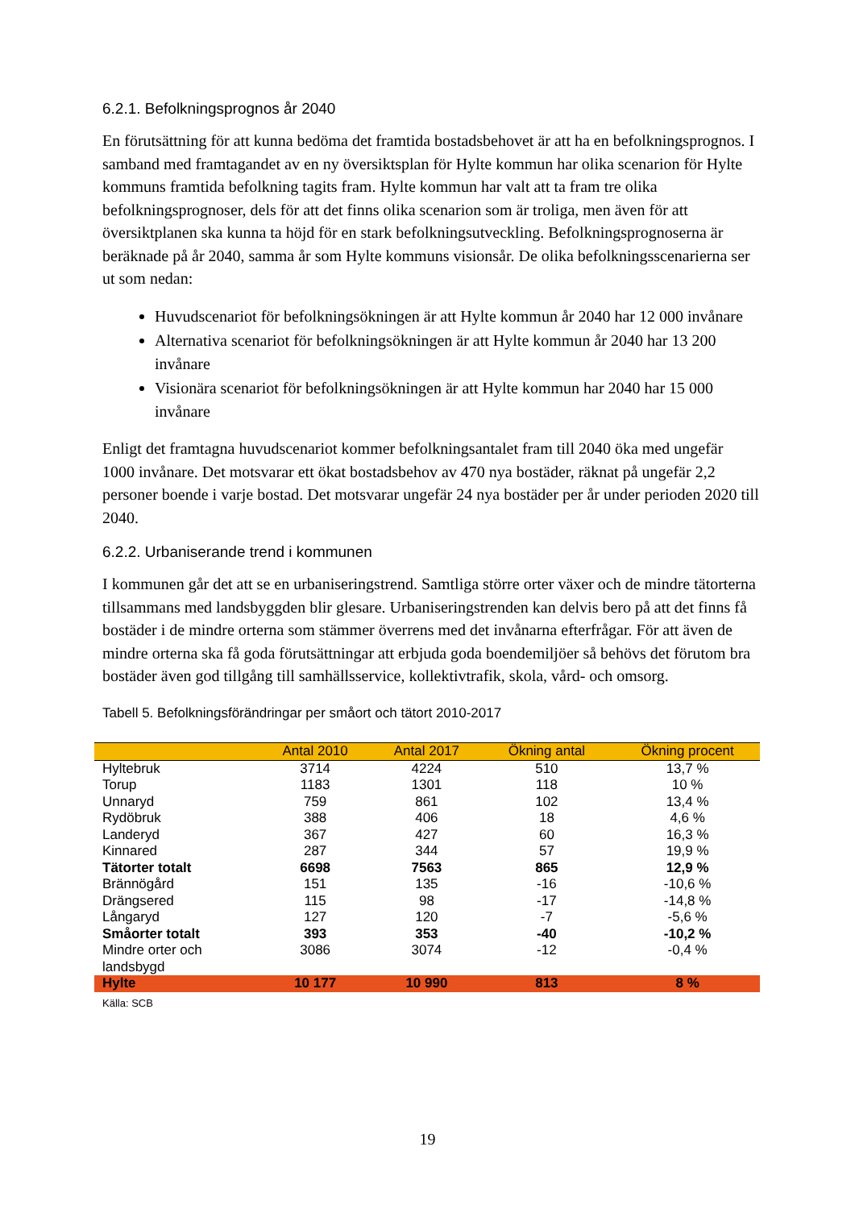6.2.1. Befolkningsprognos år 2040
En förutsättning för att kunna bedöma det framtida bostadsbehovet är att ha en befolkningsprognos. I samband med framtagandet av en ny översiktsplan för Hylte kommun har olika scenarion för Hylte kommuns framtida befolkning tagits fram. Hylte kommun har valt att ta fram tre olika befolkningsprognoser, dels för att det finns olika scenarion som är troliga, men även för att översiktplanen ska kunna ta höjd för en stark befolkningsutveckling. Befolkningsprognoserna är beräknade på år 2040, samma år som Hylte kommuns visionsår. De olika befolkningsscenarierna ser ut som nedan:
Huvudscenariot för befolkningsökningen är att Hylte kommun år 2040 har 12 000 invånare
Alternativa scenariot för befolkningsökningen är att Hylte kommun år 2040 har 13 200 invånare
Visionära scenariot för befolkningsökningen är att Hylte kommun har 2040 har 15 000 invånare
Enligt det framtagna huvudscenariot kommer befolkningsantalet fram till 2040 öka med ungefär 1000 invånare. Det motsvarar ett ökat bostadsbehov av 470 nya bostäder, räknat på ungefär 2,2 personer boende i varje bostad. Det motsvarar ungefär 24 nya bostäder per år under perioden 2020 till 2040.
6.2.2. Urbaniserande trend i kommunen
I kommunen går det att se en urbaniseringstrend. Samtliga större orter växer och de mindre tätorterna tillsammans med landsbyggden blir glesare. Urbaniseringstrenden kan delvis bero på att det finns få bostäder i de mindre orterna som stämmer överrens med det invånarna efterfrågar. För att även de mindre orterna ska få goda förutsättningar att erbjuda goda boendemiljöer så behövs det förutom bra bostäder även god tillgång till samhällsservice, kollektivtrafik, skola, vård- och omsorg.
Tabell 5. Befolkningsförändringar per småort och tätort 2010-2017
| | Antal 2010 | Antal 2017 | Ökning antal | Ökning procent |
| --- | --- | --- | --- | --- |
| Hyltebruk | 3714 | 4224 | 510 | 13,7 % |
| Torup | 1183 | 1301 | 118 | 10 % |
| Unnaryd | 759 | 861 | 102 | 13,4 % |
| Rydöbruk | 388 | 406 | 18 | 4,6 % |
| Landeryd | 367 | 427 | 60 | 16,3 % |
| Kinnared | 287 | 344 | 57 | 19,9 % |
| Tätorter totalt | 6698 | 7563 | 865 | 12,9 % |
| Brännögård | 151 | 135 | -16 | -10,6 % |
| Drängsered | 115 | 98 | -17 | -14,8 % |
| Långaryd | 127 | 120 | -7 | -5,6 % |
| Småorter totalt | 393 | 353 | -40 | -10,2 % |
| Mindre orter och landsbygd | 3086 | 3074 | -12 | -0,4 % |
| Hylte | 10 177 | 10 990 | 813 | 8 % |
Källa: SCB
19